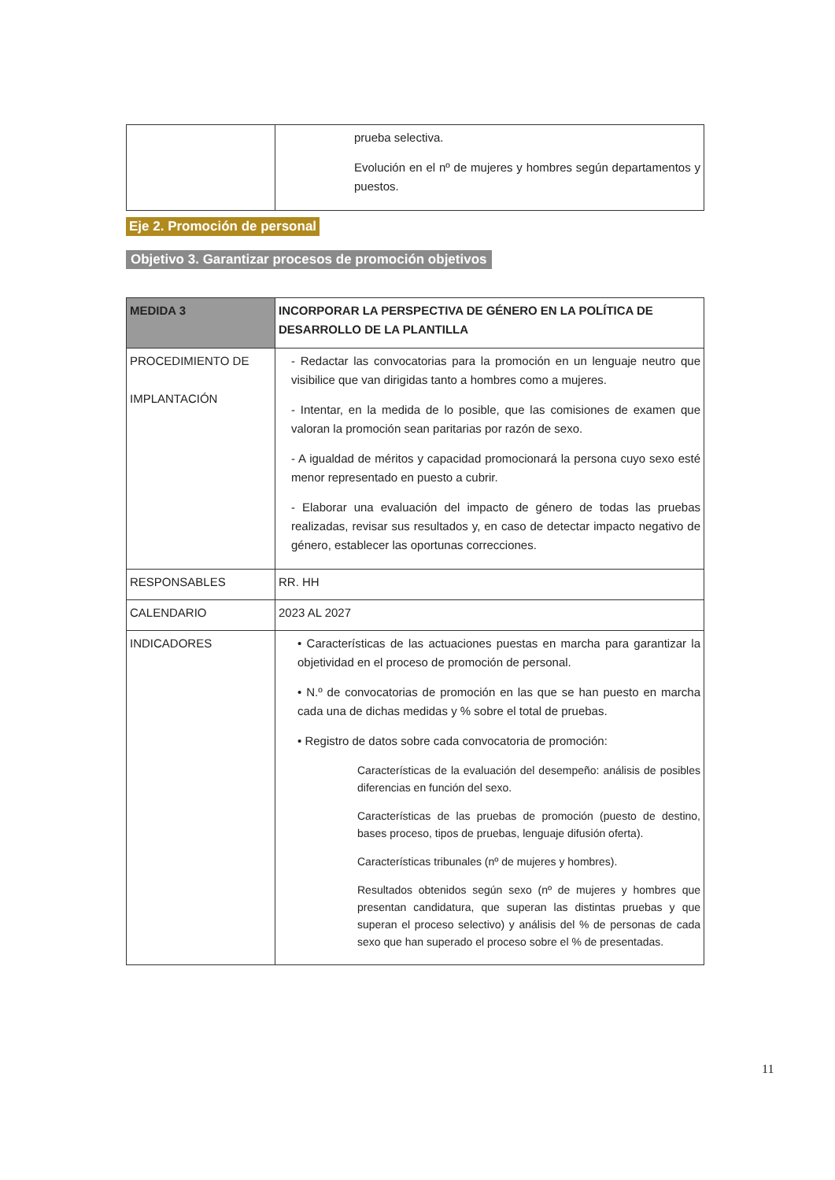| | prueba selectiva. Evolución en el nº de mujeres y hombres según departamentos y puestos. |
Eje 2. Promoción de personal
Objetivo 3. Garantizar procesos de promoción objetivos
| MEDIDA 3 | INCORPORAR LA PERSPECTIVA DE GÉNERO EN LA POLÍTICA DE DESARROLLO DE LA PLANTILLA |
| PROCEDIMIENTO DE IMPLANTACIÓN | - Redactar las convocatorias para la promoción en un lenguaje neutro que visibilice que van dirigidas tanto a hombres como a mujeres. - Intentar, en la medida de lo posible, que las comisiones de examen que valoran la promoción sean paritarias por razón de sexo. - A igualdad de méritos y capacidad promocionará la persona cuyo sexo esté menor representado en puesto a cubrir. - Elaborar una evaluación del impacto de género de todas las pruebas realizadas, revisar sus resultados y, en caso de detectar impacto negativo de género, establecer las oportunas correcciones. |
| RESPONSABLES | RR. HH |
| CALENDARIO | 2023 AL 2027 |
| INDICADORES | • Características de las actuaciones puestas en marcha para garantizar la objetividad en el proceso de promoción de personal. • N.º de convocatorias de promoción en las que se han puesto en marcha cada una de dichas medidas y % sobre el total de pruebas. • Registro de datos sobre cada convocatoria de promoción: Características de la evaluación del desempeño: análisis de posibles diferencias en función del sexo. Características de las pruebas de promoción (puesto de destino, bases proceso, tipos de pruebas, lenguaje difusión oferta). Características tribunales (nº de mujeres y hombres). Resultados obtenidos según sexo (nº de mujeres y hombres que presentan candidatura, que superan las distintas pruebas y que superan el proceso selectivo) y análisis del % de personas de cada sexo que han superado el proceso sobre el % de presentadas. |
11